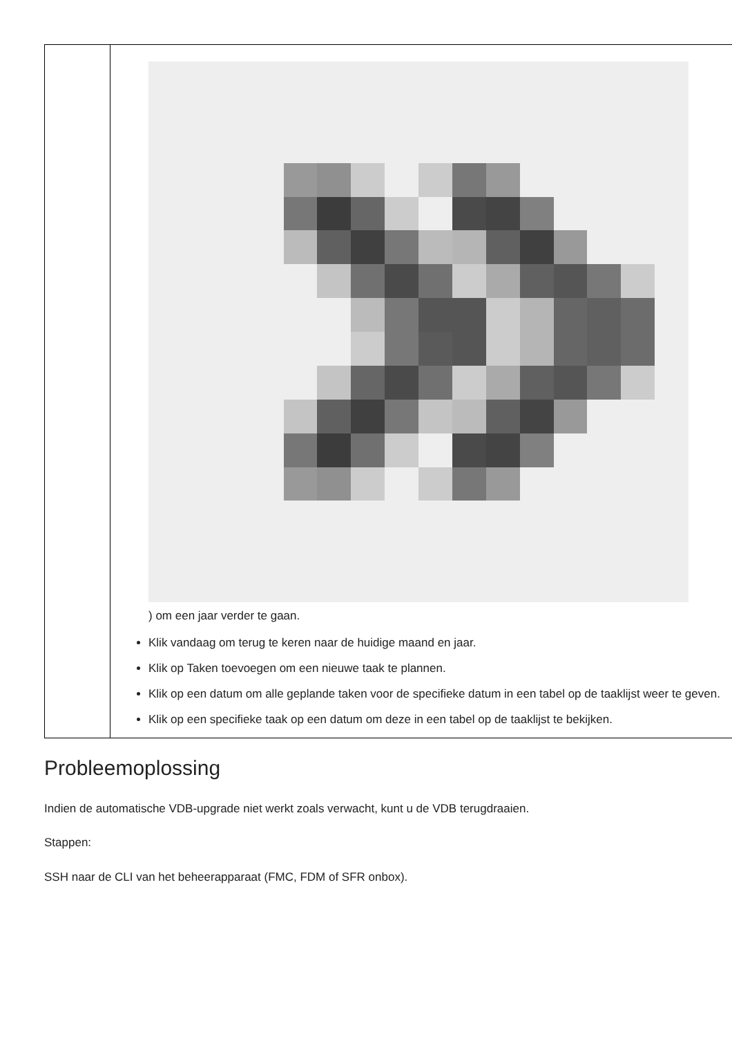| | ) om een jaar verder te gaan. Klik vandaag om terug te keren naar de huidige maand en jaar. Klik op Taken toevoegen om een nieuwe taak te plannen. Klik op een datum om alle geplande taken voor de specifieke datum in een tabel op de taaklijst weer te geven. Klik op een specifieke taak op een datum om deze in een tabel op de taaklijst te bekijken. |
Probleemoplossing
Indien de automatische VDB-upgrade niet werkt zoals verwacht, kunt u de VDB terugdraaien.
Stappen:
SSH naar de CLI van het beheerapparaat (FMC, FDM of SFR onbox).